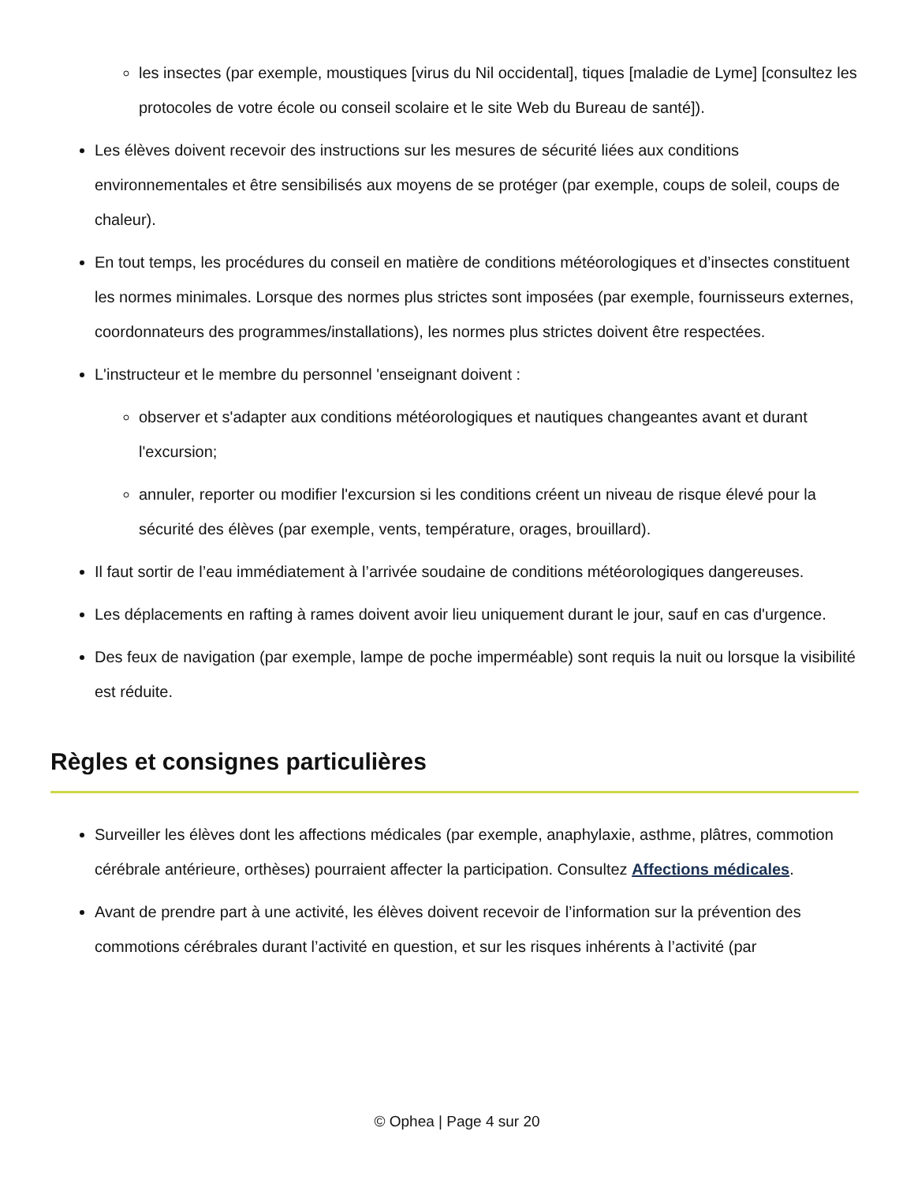les insectes (par exemple, moustiques [virus du Nil occidental], tiques [maladie de Lyme] [consultez les protocoles de votre école ou conseil scolaire et le site Web du Bureau de santé]).
Les élèves doivent recevoir des instructions sur les mesures de sécurité liées aux conditions environnementales et être sensibilisés aux moyens de se protéger (par exemple, coups de soleil, coups de chaleur).
En tout temps, les procédures du conseil en matière de conditions météorologiques et d’insectes constituent les normes minimales. Lorsque des normes plus strictes sont imposées (par exemple, fournisseurs externes, coordonnateurs des programmes/installations), les normes plus strictes doivent être respectées.
L'instructeur et le membre du personnel 'enseignant doivent :
observer et s'adapter aux conditions météorologiques et nautiques changeantes avant et durant l'excursion;
annuler, reporter ou modifier l'excursion si les conditions créent un niveau de risque élevé pour la sécurité des élèves (par exemple, vents, température, orages, brouillard).
Il faut sortir de l’eau immédiatement à l’arrivée soudaine de conditions météorologiques dangereuses.
Les déplacements en rafting à rames doivent avoir lieu uniquement durant le jour, sauf en cas d'urgence.
Des feux de navigation (par exemple, lampe de poche imperméable) sont requis la nuit ou lorsque la visibilité est réduite.
Règles et consignes particulières
Surveiller les élèves dont les affections médicales (par exemple, anaphylaxie, asthme, plâtres, commotion cérébrale antérieure, orthèses) pourraient affecter la participation. Consultez Affections médicales.
Avant de prendre part à une activité, les élèves doivent recevoir de l’information sur la prévention des commotions cérébrales durant l’activité en question, et sur les risques inhérents à l’activité (par
© Ophea | Page 4 sur 20